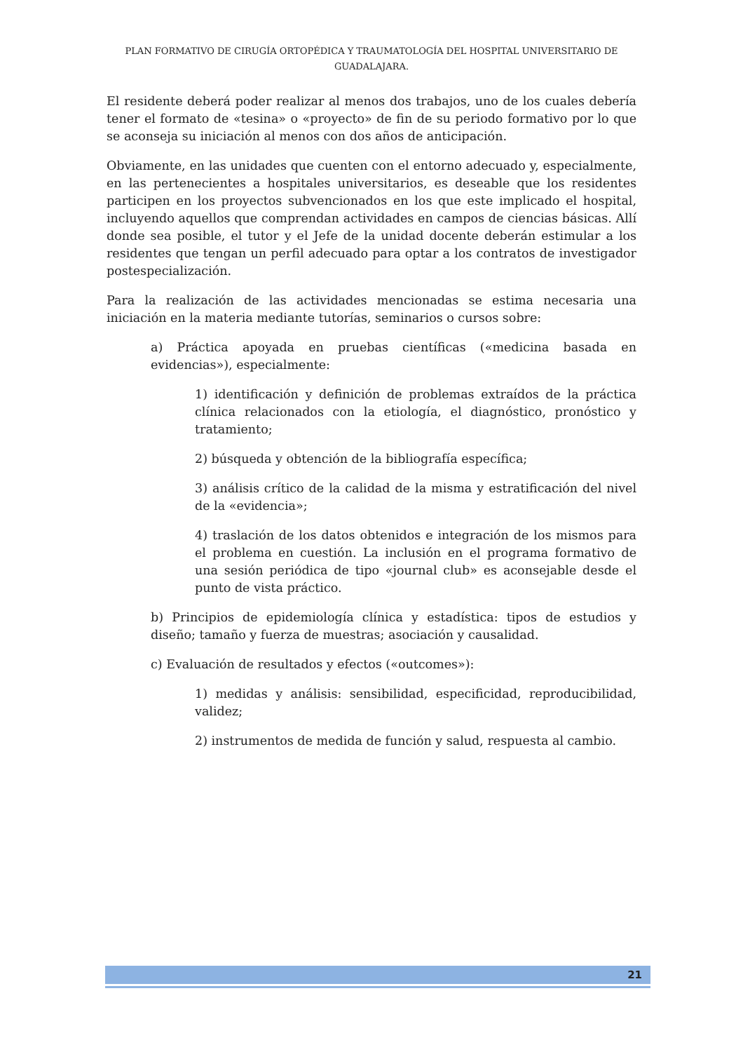PLAN FORMATIVO DE CIRUGÍA ORTOPÉDICA Y TRAUMATOLOGÍA DEL HOSPITAL UNIVERSITARIO DE GUADALAJARA.
El residente deberá poder realizar al menos dos trabajos, uno de los cuales debería tener el formato de «tesina» o «proyecto» de fin de su periodo formativo por lo que se aconseja su iniciación al menos con dos años de anticipación.
Obviamente, en las unidades que cuenten con el entorno adecuado y, especialmente, en las pertenecientes a hospitales universitarios, es deseable que los residentes participen en los proyectos subvencionados en los que este implicado el hospital, incluyendo aquellos que comprendan actividades en campos de ciencias básicas. Allí donde sea posible, el tutor y el Jefe de la unidad docente deberán estimular a los residentes que tengan un perfil adecuado para optar a los contratos de investigador postespecialización.
Para la realización de las actividades mencionadas se estima necesaria una iniciación en la materia mediante tutorías, seminarios o cursos sobre:
a) Práctica apoyada en pruebas científicas («medicina basada en evidencias»), especialmente:
1) identificación y definición de problemas extraídos de la práctica clínica relacionados con la etiología, el diagnóstico, pronóstico y tratamiento;
2) búsqueda y obtención de la bibliografía específica;
3) análisis crítico de la calidad de la misma y estratificación del nivel de la «evidencia»;
4) traslación de los datos obtenidos e integración de los mismos para el problema en cuestión. La inclusión en el programa formativo de una sesión periódica de tipo «journal club» es aconsejable desde el punto de vista práctico.
b) Principios de epidemiología clínica y estadística: tipos de estudios y diseño; tamaño y fuerza de muestras; asociación y causalidad.
c) Evaluación de resultados y efectos («outcomes»):
1) medidas y análisis: sensibilidad, especificidad, reproducibilidad, validez;
2) instrumentos de medida de función y salud, respuesta al cambio.
21